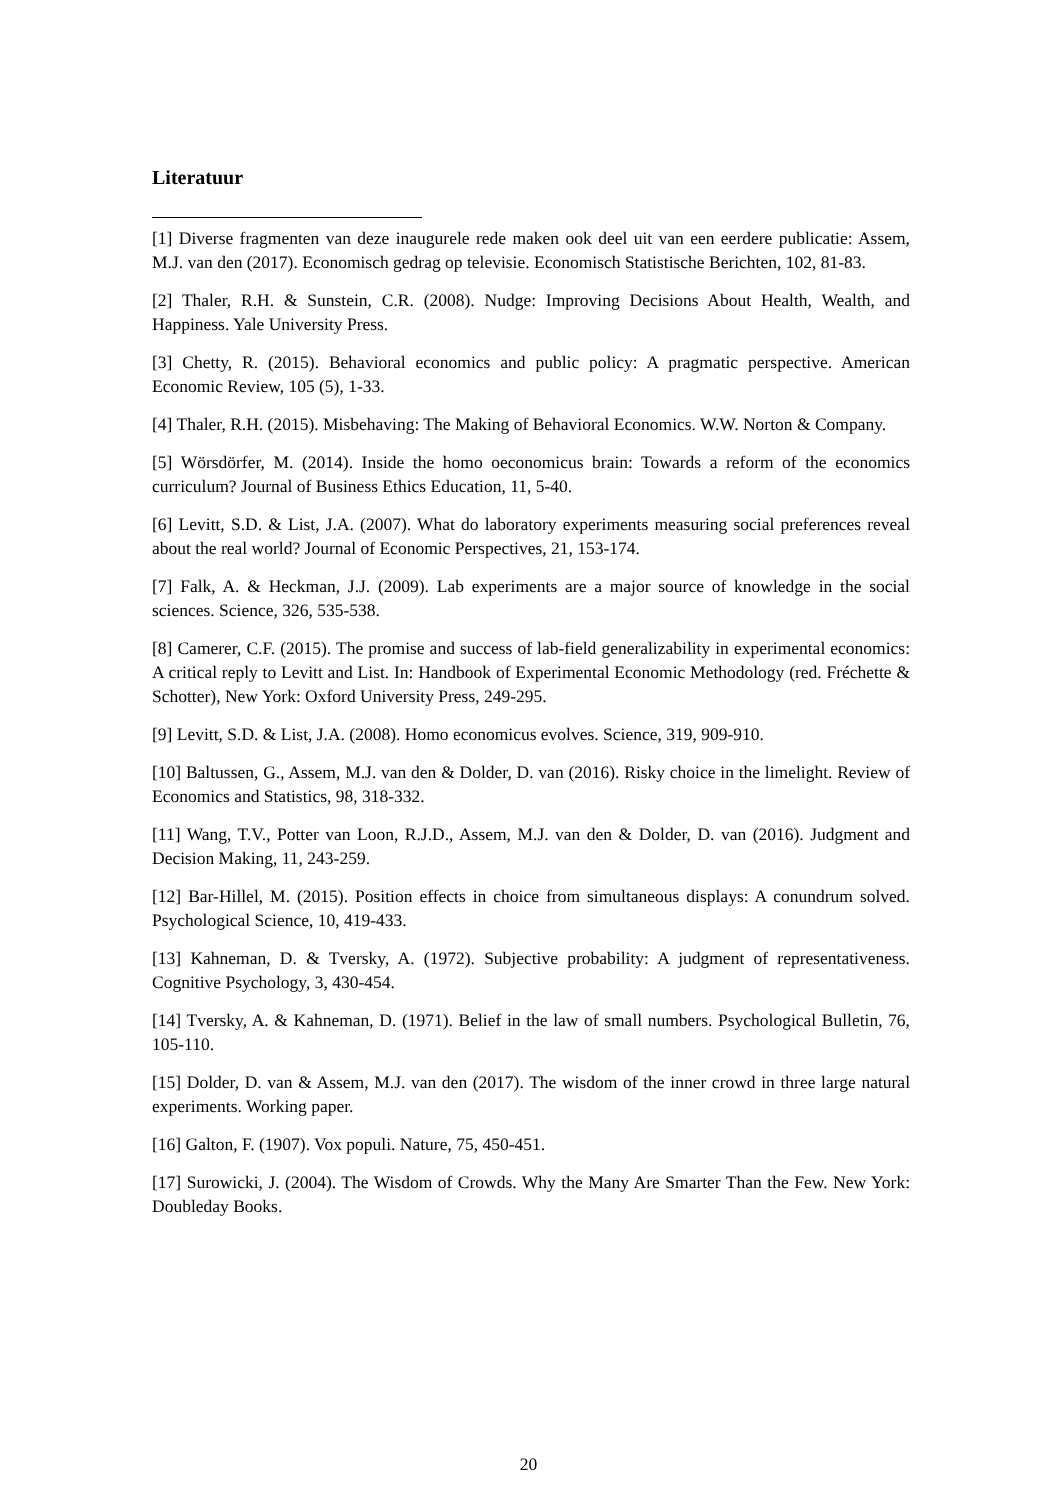Literatuur
[1] Diverse fragmenten van deze inaugurele rede maken ook deel uit van een eerdere publicatie: Assem, M.J. van den (2017). Economisch gedrag op televisie. Economisch Statistische Berichten, 102, 81-83.
[2] Thaler, R.H. & Sunstein, C.R. (2008). Nudge: Improving Decisions About Health, Wealth, and Happiness. Yale University Press.
[3] Chetty, R. (2015). Behavioral economics and public policy: A pragmatic perspective. American Economic Review, 105 (5), 1-33.
[4] Thaler, R.H. (2015). Misbehaving: The Making of Behavioral Economics. W.W. Norton & Company.
[5] Wörsdörfer, M. (2014). Inside the homo oeconomicus brain: Towards a reform of the economics curriculum? Journal of Business Ethics Education, 11, 5-40.
[6] Levitt, S.D. & List, J.A. (2007). What do laboratory experiments measuring social preferences reveal about the real world? Journal of Economic Perspectives, 21, 153-174.
[7] Falk, A. & Heckman, J.J. (2009). Lab experiments are a major source of knowledge in the social sciences. Science, 326, 535-538.
[8] Camerer, C.F. (2015). The promise and success of lab-field generalizability in experimental economics: A critical reply to Levitt and List. In: Handbook of Experimental Economic Methodology (red. Fréchette & Schotter), New York: Oxford University Press, 249-295.
[9] Levitt, S.D. & List, J.A. (2008). Homo economicus evolves. Science, 319, 909-910.
[10] Baltussen, G., Assem, M.J. van den & Dolder, D. van (2016). Risky choice in the limelight. Review of Economics and Statistics, 98, 318-332.
[11] Wang, T.V., Potter van Loon, R.J.D., Assem, M.J. van den & Dolder, D. van (2016). Judgment and Decision Making, 11, 243-259.
[12] Bar-Hillel, M. (2015). Position effects in choice from simultaneous displays: A conundrum solved. Psychological Science, 10, 419-433.
[13] Kahneman, D. & Tversky, A. (1972). Subjective probability: A judgment of representativeness. Cognitive Psychology, 3, 430-454.
[14] Tversky, A. & Kahneman, D. (1971). Belief in the law of small numbers. Psychological Bulletin, 76, 105-110.
[15] Dolder, D. van & Assem, M.J. van den (2017). The wisdom of the inner crowd in three large natural experiments. Working paper.
[16] Galton, F. (1907). Vox populi. Nature, 75, 450-451.
[17] Surowicki, J. (2004). The Wisdom of Crowds. Why the Many Are Smarter Than the Few. New York: Doubleday Books.
20